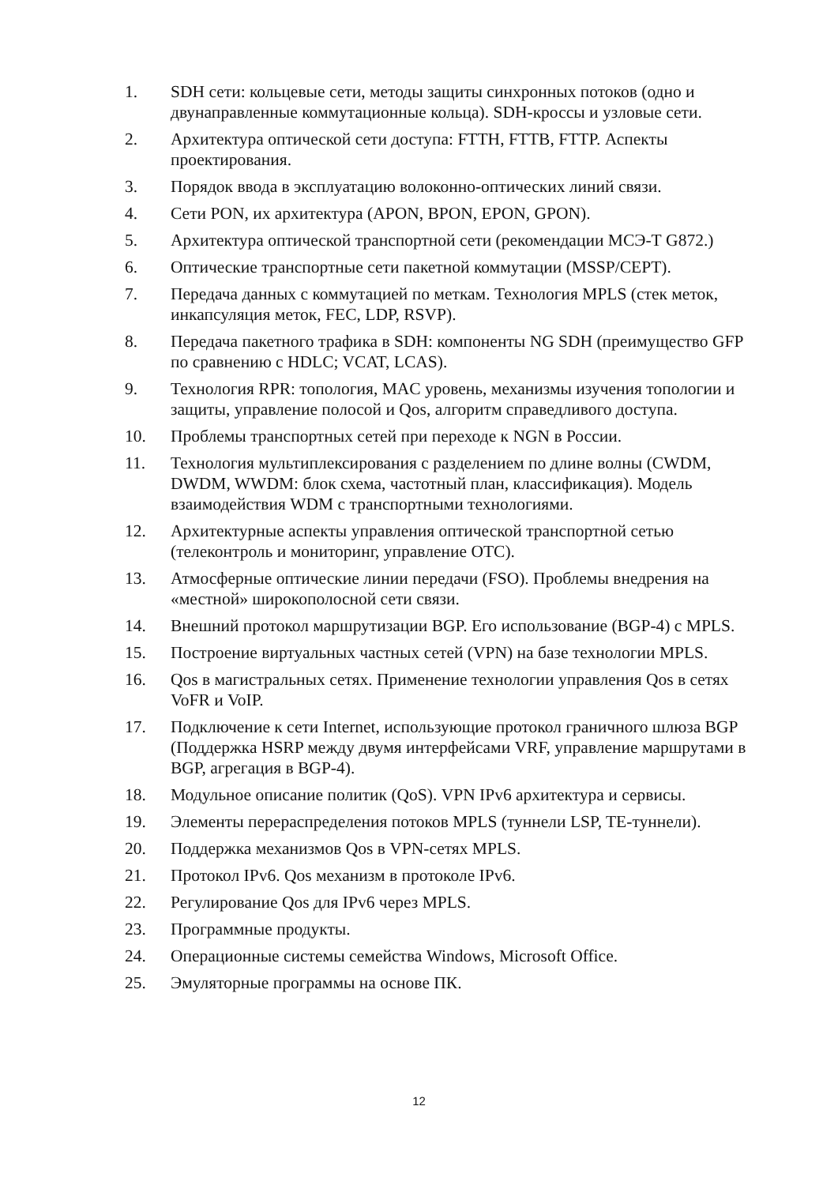1. SDH сети: кольцевые сети, методы защиты синхронных потоков (одно и двунаправленные коммутационные кольца). SDH-кроссы и узловые сети.
2. Архитектура оптической сети доступа: FTTH, FTTB, FTTP. Аспекты проектирования.
3. Порядок ввода в эксплуатацию волоконно-оптических линий связи.
4. Сети PON, их архитектура (APON, BPON, EPON, GPON).
5. Архитектура оптической транспортной сети (рекомендации МСЭ-Т G872.)
6. Оптические транспортные сети пакетной коммутации (MSSP/CEPT).
7. Передача данных с коммутацией по меткам. Технология MPLS (стек меток, инкапсуляция меток, FEC, LDP, RSVP).
8. Передача пакетного трафика в SDH: компоненты NG SDH (преимущество GFP по сравнению с HDLC; VCAT, LCAS).
9. Технология RPR: топология, MAC уровень, механизмы изучения топологии и защиты, управление полосой и Qos, алгоритм справедливого доступа.
10. Проблемы транспортных сетей при переходе к NGN в России.
11. Технология мультиплексирования с разделением по длине волны (CWDM, DWDM, WWDM: блок схема, частотный план, классификация). Модель взаимодействия WDM с транспортными технологиями.
12. Архитектурные аспекты управления оптической транспортной сетью (телеконтроль и мониторинг, управление ОТС).
13. Атмосферные оптические линии передачи (FSO). Проблемы внедрения на «местной» широкополосной сети связи.
14. Внешний протокол маршрутизации BGP. Его использование (BGP-4) с MPLS.
15. Построение виртуальных частных сетей (VPN) на базе технологии MPLS.
16. Qos в магистральных сетях. Применение технологии управления Qos в сетях VoFR и VoIP.
17. Подключение к сети Internet, использующие протокол граничного шлюза BGP (Поддержка HSRP между двумя интерфейсами VRF, управление маршрутами в BGP, агрегация в BGP-4).
18. Модульное описание политик (QoS). VPN IPv6 архитектура и сервисы.
19. Элементы перераспределения потоков MPLS (туннели LSP, TE-туннели).
20. Поддержка механизмов Qos в VPN-сетях MPLS.
21. Протокол IPv6. Qos механизм в протоколе IPv6.
22. Регулирование Qos для IPv6 через MPLS.
23. Программные продукты.
24. Операционные системы семейства Windows, Microsoft Office.
25. Эмуляторные программы на основе ПК.
12